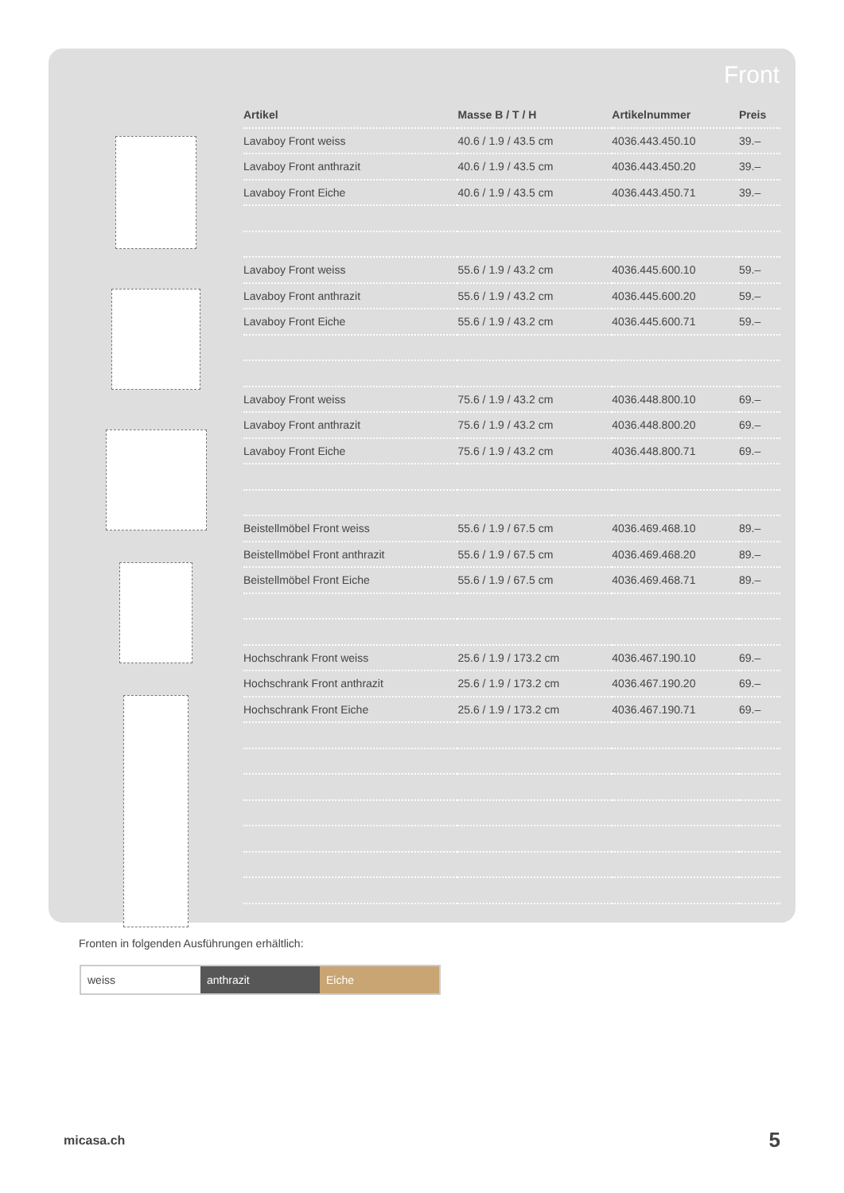Front
| Artikel | Masse B / T / H | Artikelnummer | Preis |
| --- | --- | --- | --- |
| Lavaboy Front weiss | 40.6 / 1.9 / 43.5 cm | 4036.443.450.10 | 39.– |
| Lavaboy Front anthrazit | 40.6 / 1.9 / 43.5 cm | 4036.443.450.20 | 39.– |
| Lavaboy Front Eiche | 40.6 / 1.9 / 43.5 cm | 4036.443.450.71 | 39.– |
| Lavaboy Front weiss | 55.6 / 1.9 / 43.2 cm | 4036.445.600.10 | 59.– |
| Lavaboy Front anthrazit | 55.6 / 1.9 / 43.2 cm | 4036.445.600.20 | 59.– |
| Lavaboy Front Eiche | 55.6 / 1.9 / 43.2 cm | 4036.445.600.71 | 59.– |
| Lavaboy Front weiss | 75.6 / 1.9 / 43.2 cm | 4036.448.800.10 | 69.– |
| Lavaboy Front anthrazit | 75.6 / 1.9 / 43.2 cm | 4036.448.800.20 | 69.– |
| Lavaboy Front Eiche | 75.6 / 1.9 / 43.2 cm | 4036.448.800.71 | 69.– |
| Beistellmöbel Front weiss | 55.6 / 1.9 / 67.5 cm | 4036.469.468.10 | 89.– |
| Beistellmöbel Front anthrazit | 55.6 / 1.9 / 67.5 cm | 4036.469.468.20 | 89.– |
| Beistellmöbel Front Eiche | 55.6 / 1.9 / 67.5 cm | 4036.469.468.71 | 89.– |
| Hochschrank Front weiss | 25.6 / 1.9 / 173.2 cm | 4036.467.190.10 | 69.– |
| Hochschrank Front anthrazit | 25.6 / 1.9 / 173.2 cm | 4036.467.190.20 | 69.– |
| Hochschrank Front Eiche | 25.6 / 1.9 / 173.2 cm | 4036.467.190.71 | 69.– |
Fronten in folgenden Ausführungen erhältlich:
weiss anthrazit Eiche
micasa.ch 5